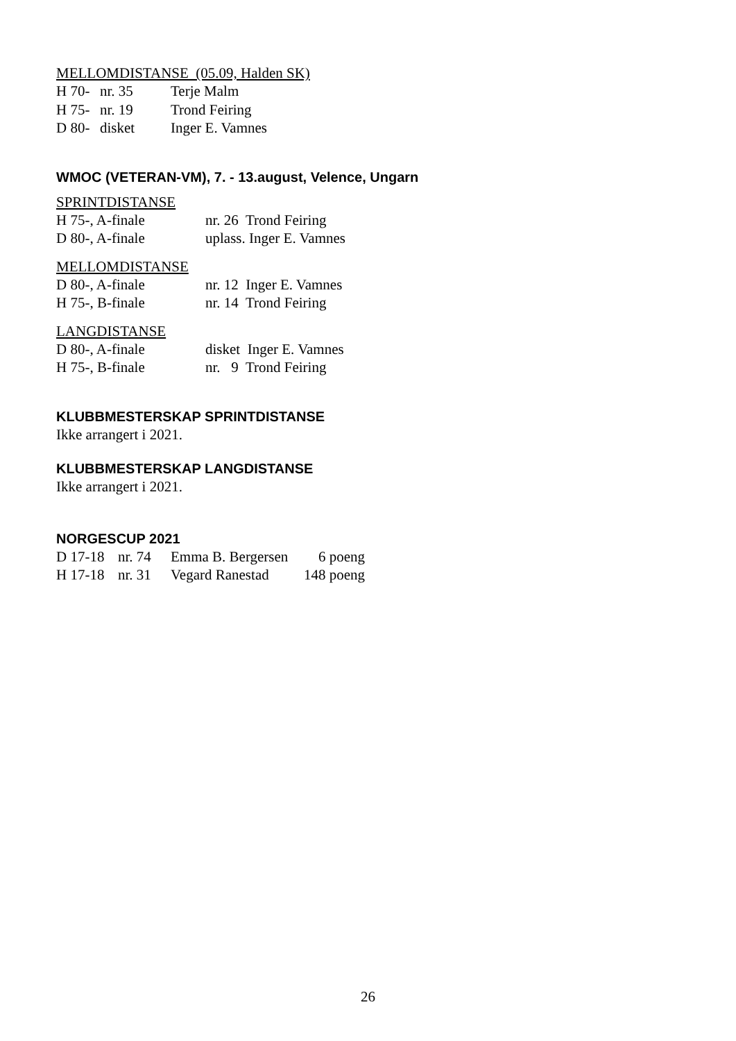MELLOMDISTANSE (05.09, Halden SK)
| H 70- | nr. 35 | Terje Malm |
| H 75- | nr. 19 | Trond Feiring |
| D 80- | disket | Inger E. Vamnes |
WMOC (VETERAN-VM), 7. - 13.august, Velence, Ungarn
SPRINTDISTANSE
| H 75-, A-finale | nr. 26 Trond Feiring |
| D 80-, A-finale | uplass. Inger E. Vamnes |
MELLOMDISTANSE
| D 80-, A-finale | nr. 12 Inger E. Vamnes |
| H 75-, B-finale | nr. 14 Trond Feiring |
LANGDISTANSE
| D 80-, A-finale | disket Inger E. Vamnes |
| H 75-, B-finale | nr. 9 Trond Feiring |
KLUBBMESTERSKAP SPRINTDISTANSE
Ikke arrangert i 2021.
KLUBBMESTERSKAP LANGDISTANSE
Ikke arrangert i 2021.
NORGESCUP 2021
| D 17-18 | nr. 74 | Emma B. Bergersen | 6 poeng |
| H 17-18 | nr. 31 | Vegard Ranestad | 148 poeng |
26